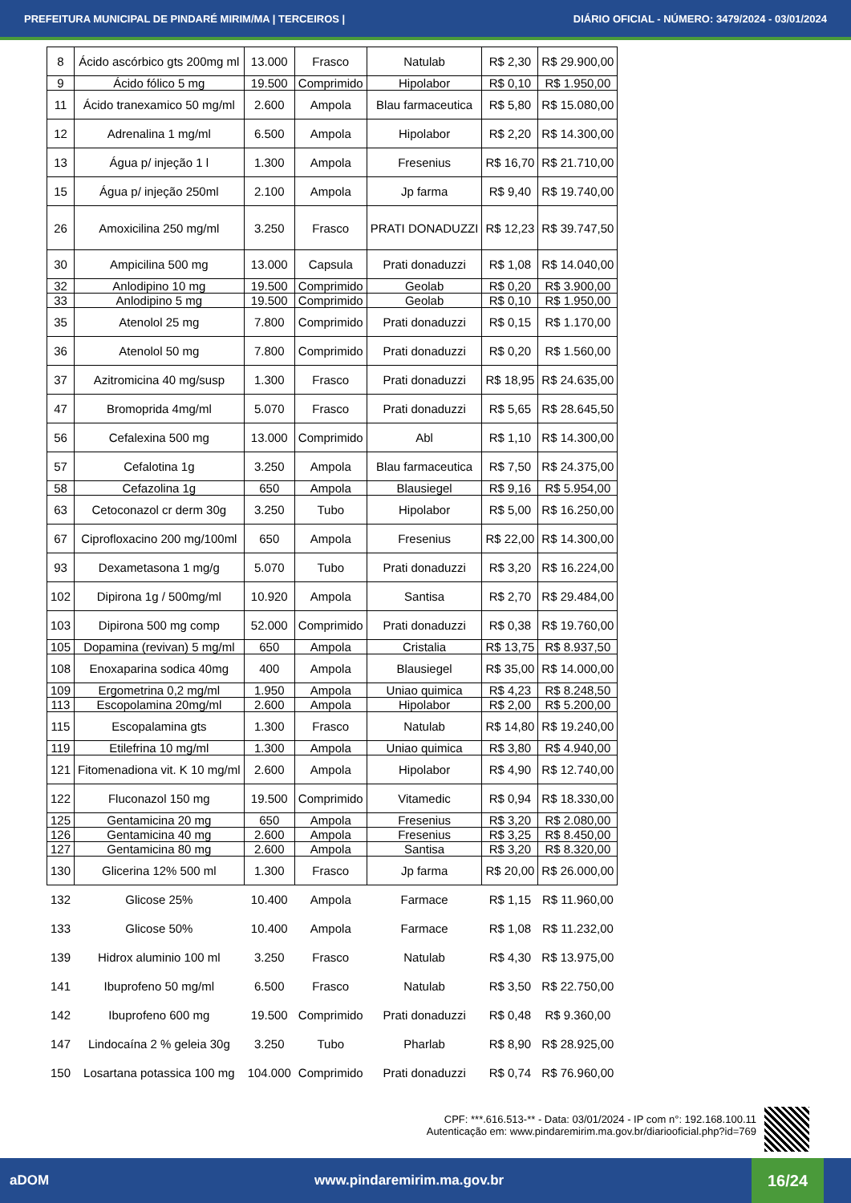PREFEITURA MUNICIPAL DE PINDARÉ MIRIM/MA | TERCEIROS | DIÁRIO OFICIAL - NÚMERO: 3479/2024 - 03/01/2024
| 8 | Ácido ascórbico gts 200mg ml | 13.000 | Frasco | Natulab | R$ 2,30 | R$ 29.900,00 |
| 9 | Ácido fólico 5 mg | 19.500 | Comprimido | Hipolabor | R$ 0,10 | R$ 1.950,00 |
| 11 | Ácido tranexamico 50 mg/ml | 2.600 | Ampola | Blau farmaceutica | R$ 5,80 | R$ 15.080,00 |
| 12 | Adrenalina 1 mg/ml | 6.500 | Ampola | Hipolabor | R$ 2,20 | R$ 14.300,00 |
| 13 | Água p/ injeção 1 l | 1.300 | Ampola | Fresenius | R$ 16,70 | R$ 21.710,00 |
| 15 | Água p/ injeção 250ml | 2.100 | Ampola | Jp farma | R$ 9,40 | R$ 19.740,00 |
| 26 | Amoxicilina 250 mg/ml | 3.250 | Frasco | PRATI DONADUZZI | R$ 12,23 | R$ 39.747,50 |
| 30 | Ampicilina 500 mg | 13.000 | Capsula | Prati donaduzzi | R$ 1,08 | R$ 14.040,00 |
| 32 | Anlodipino 10 mg | 19.500 | Comprimido | Geolab | R$ 0,20 | R$ 3.900,00 |
| 33 | Anlodipino 5 mg | 19.500 | Comprimido | Geolab | R$ 0,10 | R$ 1.950,00 |
| 35 | Atenolol 25 mg | 7.800 | Comprimido | Prati donaduzzi | R$ 0,15 | R$ 1.170,00 |
| 36 | Atenolol 50 mg | 7.800 | Comprimido | Prati donaduzzi | R$ 0,20 | R$ 1.560,00 |
| 37 | Azitromicina 40 mg/susp | 1.300 | Frasco | Prati donaduzzi | R$ 18,95 | R$ 24.635,00 |
| 47 | Bromoprida 4mg/ml | 5.070 | Frasco | Prati donaduzzi | R$ 5,65 | R$ 28.645,50 |
| 56 | Cefalexina 500 mg | 13.000 | Comprimido | Abl | R$ 1,10 | R$ 14.300,00 |
| 57 | Cefalotina 1g | 3.250 | Ampola | Blau farmaceutica | R$ 7,50 | R$ 24.375,00 |
| 58 | Cefazolina 1g | 650 | Ampola | Blausiegel | R$ 9,16 | R$ 5.954,00 |
| 63 | Cetoconazol cr derm 30g | 3.250 | Tubo | Hipolabor | R$ 5,00 | R$ 16.250,00 |
| 67 | Ciprofloxacino 200 mg/100ml | 650 | Ampola | Fresenius | R$ 22,00 | R$ 14.300,00 |
| 93 | Dexametasona 1 mg/g | 5.070 | Tubo | Prati donaduzzi | R$ 3,20 | R$ 16.224,00 |
| 102 | Dipirona 1g / 500mg/ml | 10.920 | Ampola | Santisa | R$ 2,70 | R$ 29.484,00 |
| 103 | Dipirona 500 mg comp | 52.000 | Comprimido | Prati donaduzzi | R$ 0,38 | R$ 19.760,00 |
| 105 | Dopamina (revivan) 5 mg/ml | 650 | Ampola | Cristalia | R$ 13,75 | R$ 8.937,50 |
| 108 | Enoxaparina sodica 40mg | 400 | Ampola | Blausiegel | R$ 35,00 | R$ 14.000,00 |
| 109 | Ergometrina 0,2 mg/ml | 1.950 | Ampola | Uniao quimica | R$ 4,23 | R$ 8.248,50 |
| 113 | Escopolamina 20mg/ml | 2.600 | Ampola | Hipolabor | R$ 2,00 | R$ 5.200,00 |
| 115 | Escopalamina gts | 1.300 | Frasco | Natulab | R$ 14,80 | R$ 19.240,00 |
| 119 | Etilefrina 10 mg/ml | 1.300 | Ampola | Uniao quimica | R$ 3,80 | R$ 4.940,00 |
| 121 | Fitomenadiona vit. K 10 mg/ml | 2.600 | Ampola | Hipolabor | R$ 4,90 | R$ 12.740,00 |
| 122 | Fluconazol 150 mg | 19.500 | Comprimido | Vitamedic | R$ 0,94 | R$ 18.330,00 |
| 125 | Gentamicina 20 mg | 650 | Ampola | Fresenius | R$ 3,20 | R$ 2.080,00 |
| 126 | Gentamicina 40 mg | 2.600 | Ampola | Fresenius | R$ 3,25 | R$ 8.450,00 |
| 127 | Gentamicina 80 mg | 2.600 | Ampola | Santisa | R$ 3,20 | R$ 8.320,00 |
| 130 | Glicerina 12% 500 ml | 1.300 | Frasco | Jp farma | R$ 20,00 | R$ 26.000,00 |
| 132 | Glicose 25% | 10.400 | Ampola | Farmace | R$ 1,15 | R$ 11.960,00 |
| 133 | Glicose 50% | 10.400 | Ampola | Farmace | R$ 1,08 | R$ 11.232,00 |
| 139 | Hidrox aluminio 100 ml | 3.250 | Frasco | Natulab | R$ 4,30 | R$ 13.975,00 |
| 141 | Ibuprofeno 50 mg/ml | 6.500 | Frasco | Natulab | R$ 3,50 | R$ 22.750,00 |
| 142 | Ibuprofeno 600 mg | 19.500 | Comprimido | Prati donaduzzi | R$ 0,48 | R$ 9.360,00 |
| 147 | Lindocaína 2 % geleia 30g | 3.250 | Tubo | Pharlab | R$ 8,90 | R$ 28.925,00 |
| 150 | Losartana potassica 100 mg | 104.000 | Comprimido | Prati donaduzzi | R$ 0,74 | R$ 76.960,00 |
CPF: ***.616.513-** - Data: 03/01/2024 - IP com n°: 192.168.100.11
Autenticação em: www.pindaremirim.ma.gov.br/diariooficial.php?id=769
aDOM www.pindaremirim.ma.gov.br
16/24